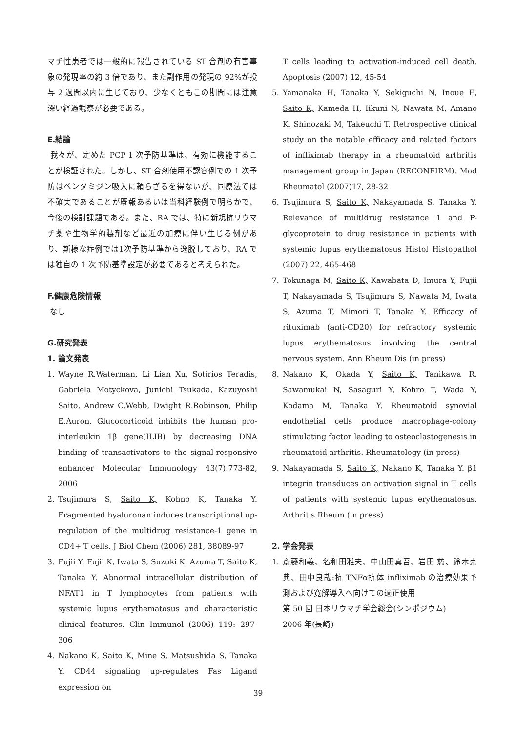マチ性患者では一般的に報告されている ST 合剤の有害事象の発現率の約 3 倍であり、また副作用の発現の 92%が投与 2 週間以内に生じており、少なくともこの期間には注意深い経過観察が必要である。
E.結論
我々が、定めた PCP 1 次予防基準は、有効に機能することが検証された。しかし、ST 合剤使用不認容例での 1 次予防はペンタミジン吸入に頼らざるを得ないが、同療法では不確実であることが既報あるいは当科経験例で明らかで、今後の検討課題である。また、RA では、特に新規抗リウマチ薬や生物学的製剤など最近の加療に伴い生じる例があり、斯様な症例では1次予防基準から逸脱しており、RA では独自の 1 次予防基準設定が必要であると考えられた。
F.健康危険情報
なし
G.研究発表
1. 論文発表
1. Wayne R.Waterman, Li Lian Xu, Sotirios Teradis, Gabriela Motyckova, Junichi Tsukada, Kazuyoshi Saito, Andrew C.Webb, Dwight R.Robinson, Philip E.Auron. Glucocorticoid inhibits the human pro-interleukin 1β gene(ILIB) by decreasing DNA binding of transactivators to the signal-responsive enhancer Molecular Immunology 43(7):773-82, 2006
2. Tsujimura S, Saito K, Kohno K, Tanaka Y. Fragmented hyaluronan induces transcriptional up-regulation of the multidrug resistance-1 gene in CD4+ T cells. J Biol Chem (2006) 281, 38089-97
3. Fujii Y, Fujii K, Iwata S, Suzuki K, Azuma T, Saito K, Tanaka Y. Abnormal intracellular distribution of NFAT1 in T lymphocytes from patients with systemic lupus erythematosus and characteristic clinical features. Clin Immunol (2006) 119: 297-306
4. Nakano K, Saito K, Mine S, Matsushida S, Tanaka Y. CD44 signaling up-regulates Fas Ligand expression on
T cells leading to activation-induced cell death. Apoptosis (2007) 12, 45-54
5. Yamanaka H, Tanaka Y, Sekiguchi N, Inoue E, Saito K, Kameda H, Iikuni N, Nawata M, Amano K, Shinozaki M, Takeuchi T. Retrospective clinical study on the notable efficacy and related factors of infliximab therapy in a rheumatoid arthritis management group in Japan (RECONFIRM). Mod Rheumatol (2007)17, 28-32
6. Tsujimura S, Saito K, Nakayamada S, Tanaka Y. Relevance of multidrug resistance 1 and P-glycoprotein to drug resistance in patients with systemic lupus erythematosus Histol Histopathol (2007) 22, 465-468
7. Tokunaga M, Saito K, Kawabata D, Imura Y, Fujii T, Nakayamada S, Tsujimura S, Nawata M, Iwata S, Azuma T, Mimori T, Tanaka Y. Efficacy of rituximab (anti-CD20) for refractory systemic lupus erythematosus involving the central nervous system. Ann Rheum Dis (in press)
8. Nakano K, Okada Y, Saito K, Tanikawa R, Sawamukai N, Sasaguri Y, Kohro T, Wada Y, Kodama M, Tanaka Y. Rheumatoid synovial endothelial cells produce macrophage-colony stimulating factor leading to osteoclastogenesis in rheumatoid arthritis. Rheumatology (in press)
9. Nakayamada S, Saito K, Nakano K, Tanaka Y. β1 integrin transduces an activation signal in T cells of patients with systemic lupus erythematosus. Arthritis Rheum (in press)
2. 学会発表
1. 齋藤和義、名和田雅夫、中山田真吾、岩田 慈、鈴木克典、田中良哉:抗 TNFα抗体 infliximab の治療効果予測および寛解導入へ向けての適正使用
第 50 回 日本リウマチ学会総会(シンポジウム)
2006 年(長崎)
39